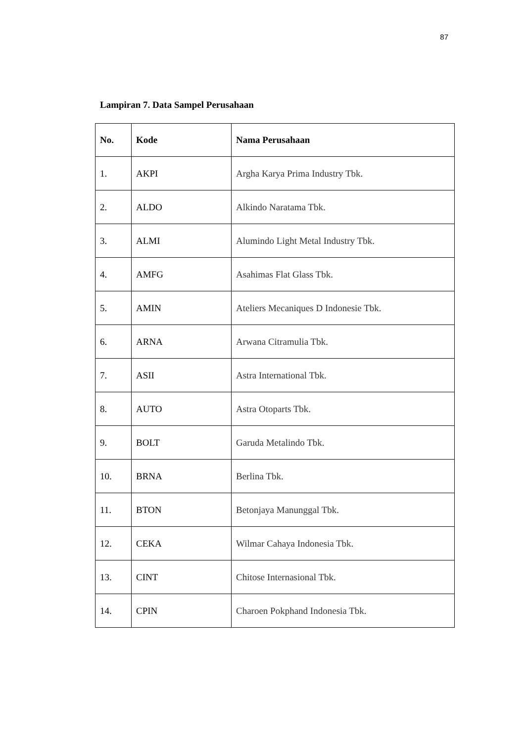87
Lampiran 7. Data Sampel Perusahaan
| No. | Kode | Nama Perusahaan |
| --- | --- | --- |
| 1. | AKPI | Argha Karya Prima Industry Tbk. |
| 2. | ALDO | Alkindo Naratama Tbk. |
| 3. | ALMI | Alumindo Light Metal Industry Tbk. |
| 4. | AMFG | Asahimas Flat Glass Tbk. |
| 5. | AMIN | Ateliers Mecaniques D Indonesie Tbk. |
| 6. | ARNA | Arwana Citramulia Tbk. |
| 7. | ASII | Astra International Tbk. |
| 8. | AUTO | Astra Otoparts Tbk. |
| 9. | BOLT | Garuda Metalindo Tbk. |
| 10. | BRNA | Berlina Tbk. |
| 11. | BTON | Betonjaya Manunggal Tbk. |
| 12. | CEKA | Wilmar Cahaya Indonesia Tbk. |
| 13. | CINT | Chitose Internasional Tbk. |
| 14. | CPIN | Charoen Pokphand Indonesia Tbk. |